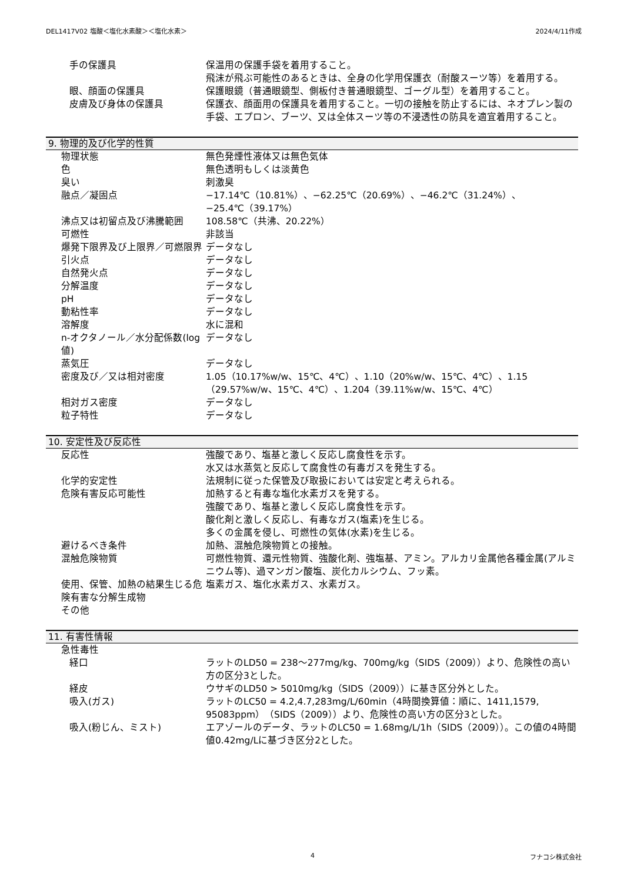DEL1417V02 塩酸＜塩化水素酸＞＜塩化水素＞ 2024/4/11作成
| 手の保護具 | 保温用の保護手袋を着用すること。 飛沫が飛ぶ可能性のあるときは、全身の化学用保護衣（耐酸スーツ等）を着用する。 |
| 眼、顔面の保護具 | 保護眼鏡（普通眼鏡型、側板付き普通眼鏡型、ゴーグル型）を着用すること。 |
| 皮膚及び身体の保護具 | 保護衣、顔面用の保護具を着用すること。一切の接触を防止するには、ネオプレン製の手袋、エプロン、ブーツ、又は全体スーツ等の不浸透性の防具を適宜着用すること。 |
9. 物理的及び化学的性質
| 物理状態 | 無色発煙性液体又は無色気体 |
| 色 | 無色透明もしくは淡黄色 |
| 臭い | 刺激臭 |
| 融点／凝固点 | −17.14℃（10.81%）、−62.25℃（20.69%）、−46.2℃（31.24%）、−25.4℃（39.17%） |
| 沸点又は初留点及び沸騰範囲 | 108.58℃（共沸、20.22%） |
| 可燃性 | 非該当 |
| 爆発下限界及び上限界／可燃限界 | データなし |
| 引火点 | データなし |
| 自然発火点 | データなし |
| 分解温度 | データなし |
| pH | データなし |
| 動粘性率 | データなし |
| 溶解度 | 水に混和 |
| n-オクタノール／水分配係数(log値) | データなし |
| 蒸気圧 | データなし |
| 密度及び／又は相対密度 | 1.05（10.17%w/w、15℃、4℃）、1.10（20%w/w、15℃、4℃）、1.15（29.57%w/w、15℃、4℃）、1.204（39.11%w/w、15℃、4℃） |
| 相対ガス密度 | データなし |
| 粒子特性 | データなし |
10. 安定性及び反応性
| 反応性 | 強酸であり、塩基と激しく反応し腐食性を示す。 水又は水蒸気と反応して腐食性の有毒ガスを発生する。 |
| 化学的安定性 | 法規制に従った保管及び取扱においては安定と考えられる。 |
| 危険有害反応可能性 | 加熱すると有毒な塩化水素ガスを発する。 強酸であり、塩基と激しく反応し腐食性を示す。 酸化剤と激しく反応し、有毒なガス(塩素)を生じる。 多くの金属を侵し、可燃性の気体(水素)を生じる。 |
| 避けるべき条件 | 加熱、混触危険物質との接触。 |
| 混触危険物質 | 可燃性物質、還元性物質、強酸化剤、強塩基、アミン。アルカリ金属他各種金属(アルミニウム等)、過マンガン酸塩、炭化カルシウム、フッ素。 |
| 使用、保管、加熱の結果生じる危険有害な分解生成物 | 塩素ガス、塩化水素ガス、水素ガス。 |
| その他 | |
11. 有害性情報
| 急性毒性 | |
| 経口 | ラットのLD50 = 238〜277mg/kg、700mg/kg（SIDS（2009））より、危険性の高い方の区分3とした。 |
| 経皮 | ウサギのLD50 > 5010mg/kg（SIDS（2009））に基き区分外とした。 |
| 吸入(ガス) | ラットのLC50 = 4.2,4.7,283mg/L/60min（4時間換算値：順に、1411,1579, 95083ppm）（SIDS（2009））より、危険性の高い方の区分3とした。 |
| 吸入(粉じん、ミスト) | エアゾールのデータ、ラットのLC50 = 1.68mg/L/1h（SIDS（2009））。この値の4時間値0.42mg/Lに基づき区分2とした。 |
4 フナコシ株式会社